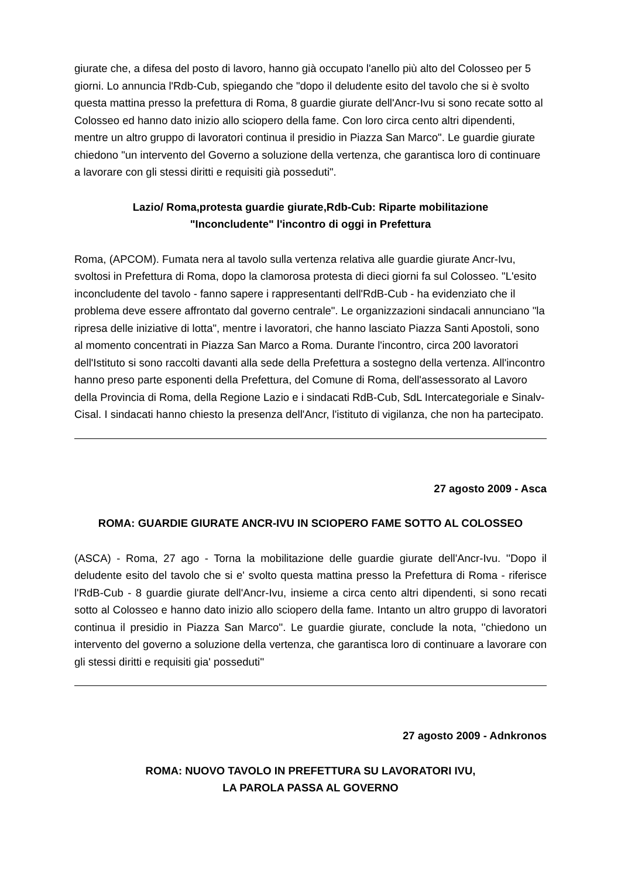giurate che, a difesa del posto di lavoro, hanno già occupato l'anello più alto del Colosseo per 5 giorni. Lo annuncia l'Rdb-Cub, spiegando che "dopo il deludente esito del tavolo che si è svolto questa mattina presso la prefettura di Roma, 8 guardie giurate dell'Ancr-Ivu si sono recate sotto al Colosseo ed hanno dato inizio allo sciopero della fame. Con loro circa cento altri dipendenti, mentre un altro gruppo di lavoratori continua il presidio in Piazza San Marco". Le guardie giurate chiedono "un intervento del Governo a soluzione della vertenza, che garantisca loro di continuare a lavorare con gli stessi diritti e requisiti già posseduti".
Lazio/ Roma,protesta guardie giurate,Rdb-Cub: Riparte mobilitazione
"Inconcludente" l'incontro di oggi in Prefettura
Roma, (APCOM). Fumata nera al tavolo sulla vertenza relativa alle guardie giurate Ancr-Ivu, svoltosi in Prefettura di Roma, dopo la clamorosa protesta di dieci giorni fa sul Colosseo. "L'esito inconcludente del tavolo - fanno sapere i rappresentanti dell'RdB-Cub - ha evidenziato che il problema deve essere affrontato dal governo centrale". Le organizzazioni sindacali annunciano "la ripresa delle iniziative di lotta", mentre i lavoratori, che hanno lasciato Piazza Santi Apostoli, sono al momento concentrati in Piazza San Marco a Roma. Durante l'incontro, circa 200 lavoratori dell'Istituto si sono raccolti davanti alla sede della Prefettura a sostegno della vertenza. All'incontro hanno preso parte esponenti della Prefettura, del Comune di Roma, dell'assessorato al Lavoro della Provincia di Roma, della Regione Lazio e i sindacati RdB-Cub, SdL Intercategoriale e Sinalv-Cisal. I sindacati hanno chiesto la presenza dell'Ancr, l'istituto di vigilanza, che non ha partecipato.
27 agosto 2009 - Asca
ROMA: GUARDIE GIURATE ANCR-IVU IN SCIOPERO FAME SOTTO AL COLOSSEO
(ASCA) - Roma, 27 ago - Torna la mobilitazione delle guardie giurate dell'Ancr-Ivu. ''Dopo il deludente esito del tavolo che si e' svolto questa mattina presso la Prefettura di Roma - riferisce l'RdB-Cub - 8 guardie giurate dell'Ancr-Ivu, insieme a circa cento altri dipendenti, si sono recati sotto al Colosseo e hanno dato inizio allo sciopero della fame. Intanto un altro gruppo di lavoratori continua il presidio in Piazza San Marco''. Le guardie giurate, conclude la nota, ''chiedono un intervento del governo a soluzione della vertenza, che garantisca loro di continuare a lavorare con gli stessi diritti e requisiti gia' posseduti''
27 agosto 2009 - Adnkronos
ROMA: NUOVO TAVOLO IN PREFETTURA SU LAVORATORI IVU,
LA PAROLA PASSA AL GOVERNO